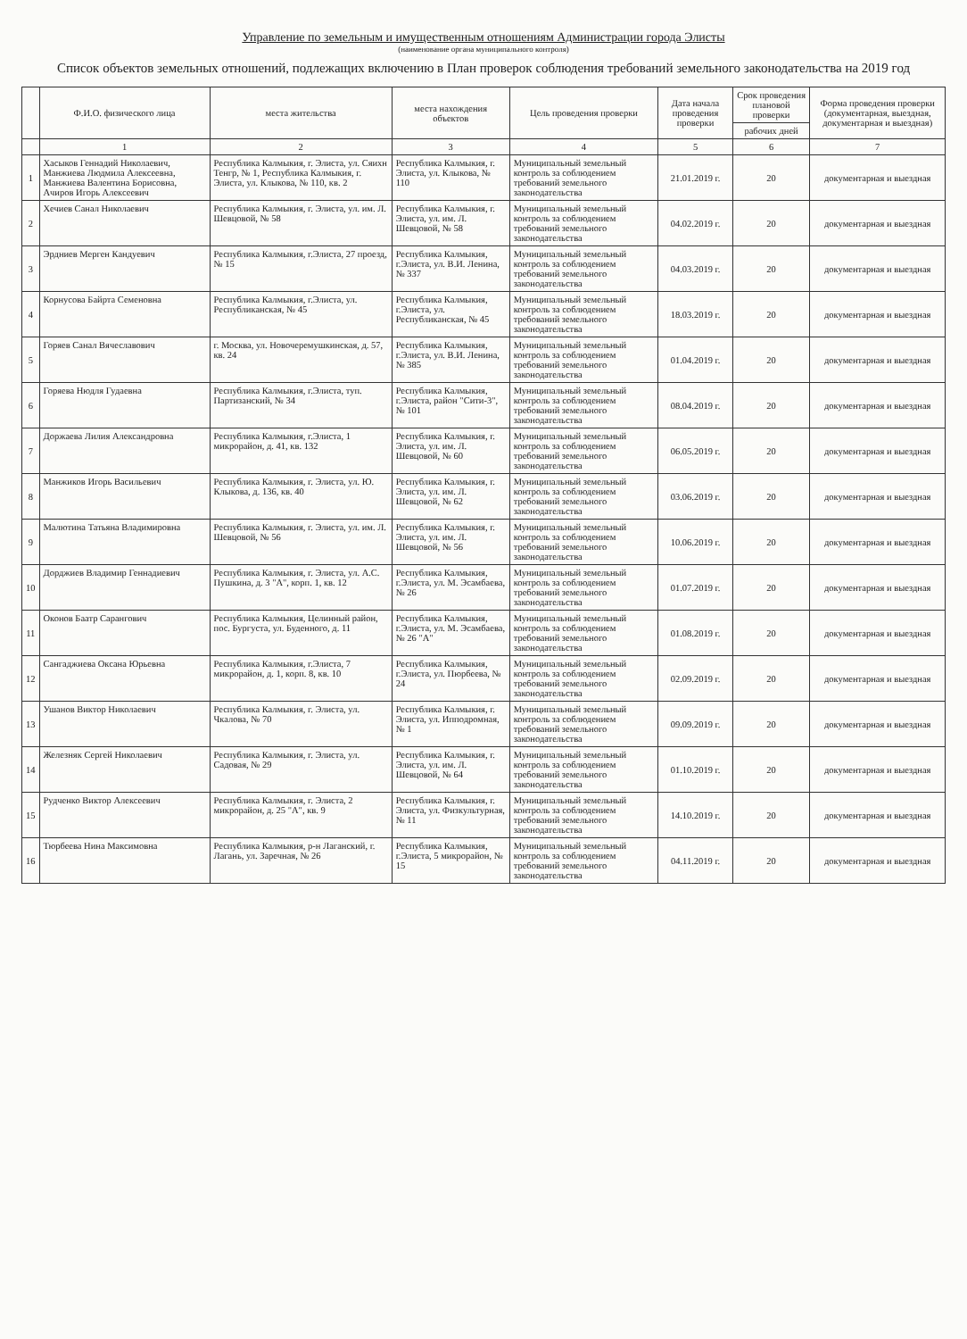Управление по земельным и имущественным отношениям Администрации города Элисты
(наименование органа муниципального контроля)
Список объектов земельных отношений, подлежащих включению в План проверок соблюдения требований земельного законодательства на 2019 год
| | Ф.И.О. физического лица | места жительства | места нахождения объектов | Цель проведения проверки | Дата начала проведения проверки | Срок проведения плановой проверки | Форма проведения проверки (документарная, выездная, документарная и выездная) |
| --- | --- | --- | --- | --- | --- | --- | --- |
| | | | | | | рабочих дней | |
| | 1 | 2 | 3 | 4 | 5 | 6 | 7 |
| 1 | Хасыков Геннадий Николаевич, Манжиева Людмила Алексеевна, Манжиева Валентина Борисовна, Ачиров Игорь Алексеевич | Республика Калмыкия, г. Элиста, ул. Сяихн Тенгр, № 1, Республика Калмыкия, г. Элиста, ул. Клыкова, № 110, кв. 2 | Республика Калмыкия, г. Элиста, ул. Клыкова, № 110 | Муниципальный земельный контроль за соблюдением требований земельного законодательства | 21.01.2019 г. | 20 | документарная и выездная |
| 2 | Хечиев Санал Николаевич | Республика Калмыкия, г. Элиста, ул. им. Л. Шевцовой, № 58 | Республика Калмыкия, г. Элиста, ул. им. Л. Шевцовой, № 58 | Муниципальный земельный контроль за соблюдением требований земельного законодательства | 04.02.2019 г. | 20 | документарная и выездная |
| 3 | Эрдниев Мерген Кандуевич | Республика Калмыкия, г.Элиста, 27 проезд, № 15 | Республика Калмыкия, г.Элиста, ул. В.И. Ленина, № 337 | Муниципальный земельный контроль за соблюдением требований земельного законодательства | 04.03.2019 г. | 20 | документарная и выездная |
| 4 | Корнусова Байрта Семеновна | Республика Калмыкия, г.Элиста, ул. Республиканская, № 45 | Республика Калмыкия, г.Элиста, ул. Республиканская, № 45 | Муниципальный земельный контроль за соблюдением требований земельного законодательства | 18.03.2019 г. | 20 | документарная и выездная |
| 5 | Горяев Санал Вячеславович | г. Москва, ул. Новочеремушкинская, д. 57, кв. 24 | Республика Калмыкия, г.Элиста, ул. В.И. Ленина, № 385 | Муниципальный земельный контроль за соблюдением требований земельного законодательства | 01.04.2019 г. | 20 | документарная и выездная |
| 6 | Горяева Нюдля Гудаевна | Республика Калмыкия, г.Элиста, туп. Партизанский, № 34 | Республика Калмыкия, г.Элиста, район "Сити-3", № 101 | Муниципальный земельный контроль за соблюдением требований земельного законодательства | 08.04.2019 г. | 20 | документарная и выездная |
| 7 | Доржаева Лилия Александровна | Республика Калмыкия, г.Элиста, 1 микрорайон, д. 41, кв. 132 | Республика Калмыкия, г. Элиста, ул. им. Л. Шевцовой, № 60 | Муниципальный земельный контроль за соблюдением требований земельного законодательства | 06.05.2019 г. | 20 | документарная и выездная |
| 8 | Манжиков Игорь Васильевич | Республика Калмыкия, г. Элиста, ул. Ю. Клыкова, д. 136, кв. 40 | Республика Калмыкия, г. Элиста, ул. им. Л. Шевцовой, № 62 | Муниципальный земельный контроль за соблюдением требований земельного законодательства | 03.06.2019 г. | 20 | документарная и выездная |
| 9 | Малютина Татьяна Владимировна | Республика Калмыкия, г. Элиста, ул. им. Л. Шевцовой, № 56 | Республика Калмыкия, г. Элиста, ул. им. Л. Шевцовой, № 56 | Муниципальный земельный контроль за соблюдением требований земельного законодательства | 10.06.2019 г. | 20 | документарная и выездная |
| 10 | Дорджиев Владимир Геннадиевич | Республика Калмыкия, г. Элиста, ул. А.С. Пушкина, д. 3 "А", корп. 1, кв. 12 | Республика Калмыкия, г.Элиста, ул. М. Эсамбаева, № 26 | Муниципальный земельный контроль за соблюдением требований земельного законодательства | 01.07.2019 г. | 20 | документарная и выездная |
| 11 | Оконов Баатр Сарангович | Республика Калмыкия, Целинный район, пос. Бургуста, ул. Буденного, д. 11 | Республика Калмыкия, г.Элиста, ул. М. Эсамбаева, № 26 "А" | Муниципальный земельный контроль за соблюдением требований земельного законодательства | 01.08.2019 г. | 20 | документарная и выездная |
| 12 | Сангаджиева Оксана Юрьевна | Республика Калмыкия, г.Элиста, 7 микрорайон, д. 1, корп. 8, кв. 10 | Республика Калмыкия, г.Элиста, ул. Пюрбеева, № 24 | Муниципальный земельный контроль за соблюдением требований земельного законодательства | 02.09.2019 г. | 20 | документарная и выездная |
| 13 | Ушанов Виктор Николаевич | Республика Калмыкия, г. Элиста, ул. Чкалова, № 70 | Республика Калмыкия, г. Элиста, ул. Ипподромная, № 1 | Муниципальный земельный контроль за соблюдением требований земельного законодательства | 09.09.2019 г. | 20 | документарная и выездная |
| 14 | Железняк Сергей Николаевич | Республика Калмыкия, г. Элиста, ул. Садовая, № 29 | Республика Калмыкия, г. Элиста, ул. им. Л. Шевцовой, № 64 | Муниципальный земельный контроль за соблюдением требований земельного законодательства | 01.10.2019 г. | 20 | документарная и выездная |
| 15 | Рудченко Виктор Алексеевич | Республика Калмыкия, г. Элиста, 2 микрорайон, д. 25 "А", кв. 9 | Республика Калмыкия, г. Элиста, ул. Физкультурная, № 11 | Муниципальный земельный контроль за соблюдением требований земельного законодательства | 14.10.2019 г. | 20 | документарная и выездная |
| 16 | Тюрбеева Нина Максимовна | Республика Калмыкия, р-н Лаганский, г. Лагань, ул. Заречная, № 26 | Республика Калмыкия, г.Элиста, 5 микрорайон, № 15 | Муниципальный земельный контроль за соблюдением требований земельного законодательства | 04.11.2019 г. | 20 | документарная и выездная |